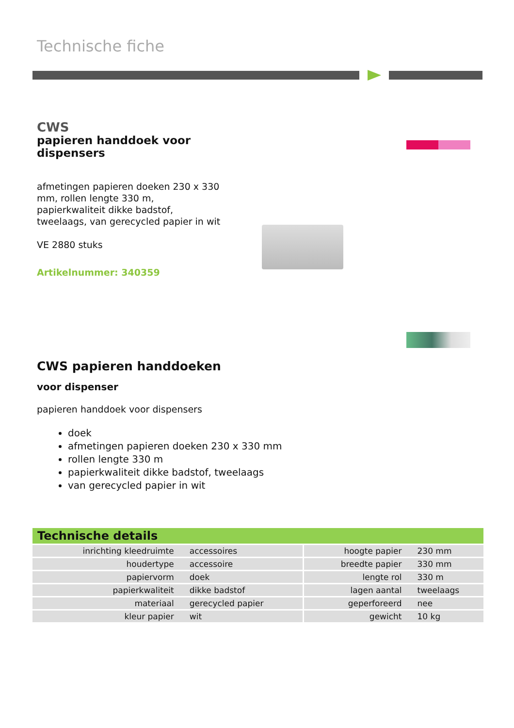Technische fiche
CWS
papieren handdoek voor dispensers
afmetingen papieren doeken 230 x 330 mm, rollen lengte 330 m, papierkwaliteit dikke badstof, tweelaags, van gerecycled papier in wit
VE 2880 stuks
Artikelnummer: 340359
CWS papieren handdoeken
voor dispenser
papieren handdoek voor dispensers
doek
afmetingen papieren doeken 230 x 330 mm
rollen lengte 330 m
papierkwaliteit dikke badstof, tweelaags
van gerecycled papier in wit
Technische details
| inrichting kleedruimte | accessoires | hoogte papier | 230 mm |
| houdertype | accessoire | breedte papier | 330 mm |
| papiervorm | doek | lengte rol | 330 m |
| papierkwaliteit | dikke badstof | lagen aantal | tweelaags |
| materiaal | gerecycled papier | geperforeerd | nee |
| kleur papier | wit | gewicht | 10 kg |